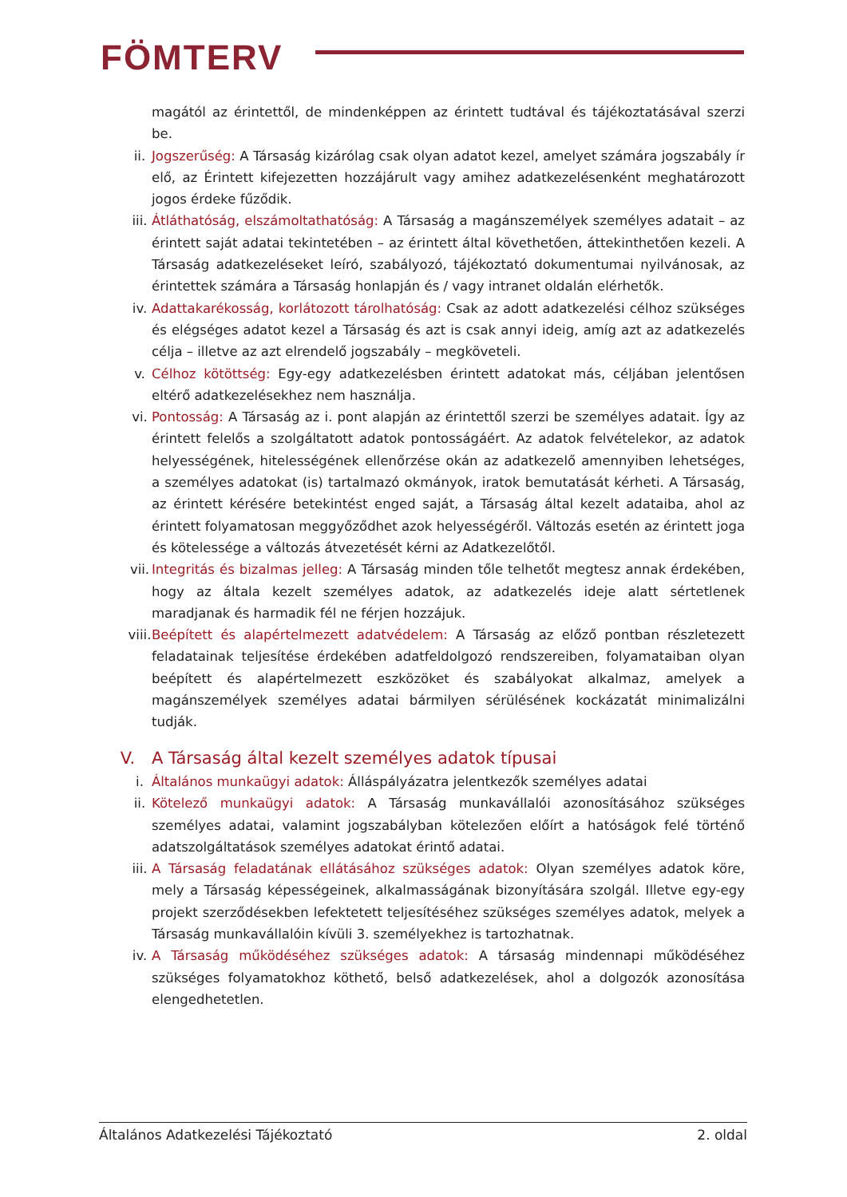FÖMTERV
magától az érintettől, de mindenképpen az érintett tudtával és tájékoztatásával szerzi be.
ii. Jogszerűség: A Társaság kizárólag csak olyan adatot kezel, amelyet számára jogszabály ír elő, az Érintett kifejezetten hozzájárult vagy amihez adatkezelésenként meghatározott jogos érdeke fűződik.
iii. Átláthatóság, elszámoltathatóság: A Társaság a magánszemélyek személyes adatait – az érintett saját adatai tekintetében – az érintett által követhetően, áttekinthetően kezeli. A Társaság adatkezeléseket leíró, szabályozó, tájékoztató dokumentumai nyilvánosak, az érintettek számára a Társaság honlapján és / vagy intranet oldalán elérhetők.
iv. Adattakarékosság, korlátozott tárolhatóság: Csak az adott adatkezelési célhoz szükséges és elégséges adatot kezel a Társaság és azt is csak annyi ideig, amíg azt az adatkezelés célja – illetve az azt elrendelő jogszabály – megköveteli.
v. Célhoz kötöttség: Egy-egy adatkezelésben érintett adatokat más, céljában jelentősen eltérő adatkezelésekhez nem használja.
vi. Pontosság: A Társaság az i. pont alapján az érintettől szerzi be személyes adatait. Így az érintett felelős a szolgáltatott adatok pontosságáért. Az adatok felvételekor, az adatok helyességének, hitelességének ellenőrzése okán az adatkezelő amennyiben lehetséges, a személyes adatokat (is) tartalmazó okmányok, iratok bemutatását kérheti. A Társaság, az érintett kérésére betekintést enged saját, a Társaság által kezelt adataiba, ahol az érintett folyamatosan meggyőződhet azok helyességéről. Változás esetén az érintett joga és kötelessége a változás átvezetését kérni az Adatkezelőtől.
vii. Integritás és bizalmas jelleg: A Társaság minden tőle telhetőt megtesz annak érdekében, hogy az általa kezelt személyes adatok, az adatkezelés ideje alatt sértetlenek maradjanak és harmadik fél ne férjen hozzájuk.
viii. Beépített és alapértelmezett adatvédelem: A Társaság az előző pontban részletezett feladatainak teljesítése érdekében adatfeldolgozó rendszereiben, folyamataiban olyan beépített és alapértelmezett eszközöket és szabályokat alkalmaz, amelyek a magánszemélyek személyes adatai bármilyen sérülésének kockázatát minimalizálni tudják.
V. A Társaság által kezelt személyes adatok típusai
i. Általános munkaügyi adatok: Álláspályázatra jelentkezők személyes adatai
ii. Kötelező munkaügyi adatok: A Társaság munkavállalói azonosításához szükséges személyes adatai, valamint jogszabályban kötelezően előírt a hatóságok felé történő adatszolgáltatások személyes adatokat érintő adatai.
iii. A Társaság feladatának ellátásához szükséges adatok: Olyan személyes adatok köre, mely a Társaság képességeinek, alkalmasságának bizonyítására szolgál. Illetve egy-egy projekt szerződésekben lefektetett teljesítéséhez szükséges személyes adatok, melyek a Társaság munkavállalóin kívüli 3. személyekhez is tartozhatnak.
iv. A Társaság működéséhez szükséges adatok: A társaság mindennapi működéséhez szükséges folyamatokhoz köthető, belső adatkezelések, ahol a dolgozók azonosítása elengedhetetlen.
Általános Adatkezelési Tájékoztató 2. oldal